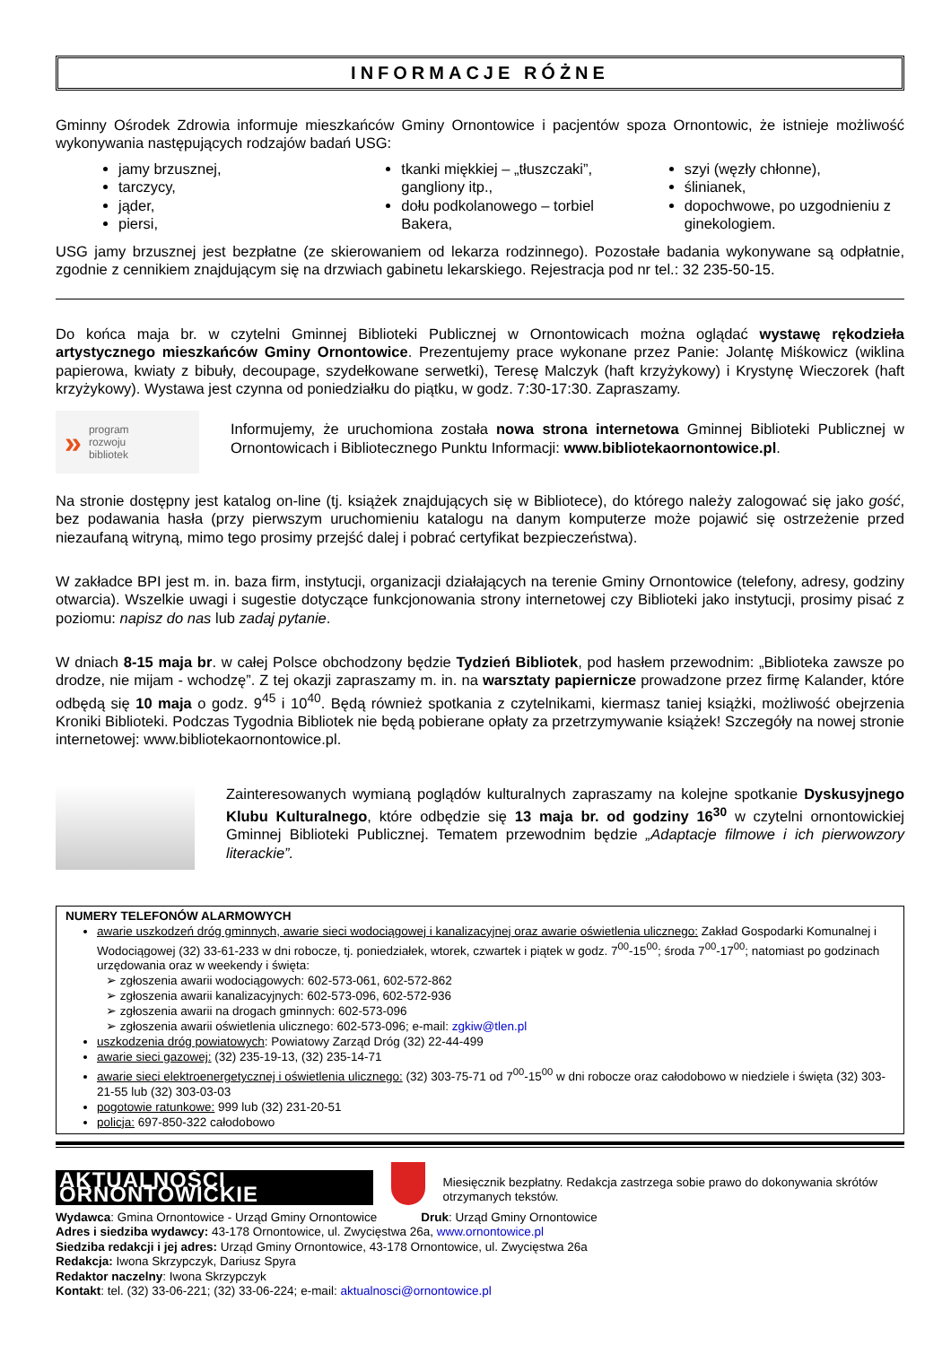INFORMACJE RÓŻNE
Gminny Ośrodek Zdrowia informuje mieszkańców Gminy Ornontowice i pacjentów spoza Ornontowic, że istnieje możliwość wykonywania następujących rodzajów badań USG:
jamy brzusznej,
tarczycy,
jąder,
piersi,
tkanki miękkiej – „tłuszczaki”, gangliony itp.,
dołu podkolanowego – torbiel Bakera,
szyi (węzły chłonne),
ślinianek,
dopochwowe, po uzgodnieniu z ginekologiem.
USG jamy brzusznej jest bezpłatne (ze skierowaniem od lekarza rodzinnego). Pozostałe badania wykonywane są odpłatnie, zgodnie z cennikiem znajdującym się na drzwiach gabinetu lekarskiego. Rejestracja pod nr tel.: 32 235-50-15.
Do końca maja br. w czytelni Gminnej Biblioteki Publicznej w Ornontowicach można oglądać wystawę rękodzieła artystycznego mieszkańców Gminy Ornontowice. Prezentujemy prace wykonane przez Panie: Jolantę Miśkowicz (wiklina papierowa, kwiaty z bibuły, decoupage, szydełkowane serwetki), Teresę Malczyk (haft krzyżykowy) i Krystynę Wieczorek (haft krzyżykowy). Wystawa jest czynna od poniedziałku do piątku, w godz. 7:30-17:30. Zapraszamy.
» program
rozwoju
bibliotek
Informujemy, że uruchomiona została nowa strona internetowa Gminnej Biblioteki Publicznej w Ornontowicach i Bibliotecznego Punktu Informacji: www.bibliotekaornontowice.pl.
Na stronie dostępny jest katalog on-line (tj. książek znajdujących się w Bibliotece), do którego należy zalogować się jako gość, bez podawania hasła (przy pierwszym uruchomieniu katalogu na danym komputerze może pojawić się ostrzeżenie przed niezaufaną witryną, mimo tego prosimy przejść dalej i pobrać certyfikat bezpieczeństwa).
W zakładce BPI jest m. in. baza firm, instytucji, organizacji działających na terenie Gminy Ornontowice (telefony, adresy, godziny otwarcia). Wszelkie uwagi i sugestie dotyczące funkcjonowania strony internetowej czy Biblioteki jako instytucji, prosimy pisać z poziomu: napisz do nas lub zadaj pytanie.
W dniach 8-15 maja br. w całej Polsce obchodzony będzie Tydzień Bibliotek, pod hasłem przewodnim: „Biblioteka zawsze po drodze, nie mijam - wchodzę”. Z tej okazji zapraszamy m. in. na warsztaty papiernicze prowadzone przez firmę Kalander, które odbędą się 10 maja o godz. 9<sup>45</sup> i 10<sup>40</sup>. Będą również spotkania z czytelnikami, kiermasz taniej książki, możliwość obejrzenia Kroniki Biblioteki. Podczas Tygodnia Bibliotek nie będą pobierane opłaty za przetrzymywanie książek! Szczegóły na nowej stronie internetowej: www.bibliotekaornontowice.pl.
Zainteresowanych wymianą poglądów kulturalnych zapraszamy na kolejne spotkanie Dyskusyjnego Klubu Kulturalnego, które odbędzie się 13 maja br. od godziny 16<sup>30</sup> w czytelni ornontowickiej Gminnej Biblioteki Publicznej. Tematem przewodnim będzie „Adaptacje filmowe i ich pierwowzory literackie”.
NUMERY TELEFONÓW ALARMOWYCH
awarie uszkodzeń dróg gminnych, awarie sieci wodociągowej i kanalizacyjnej oraz awarie oświetlenia ulicznego: Zakład Gospodarki Komunalnej i Wodociągowej (32) 33-61-233 w dni robocze, tj. poniedziałek, wtorek, czwartek i piątek w godz. 7<sup>00</sup>-15<sup>00</sup>; środa 7<sup>00</sup>-17<sup>00</sup>; natomiast po godzinach urzędowania oraz w weekendy i święta:
➢ zgłoszenia awarii wodociągowych: 602-573-061, 602-572-862
➢ zgłoszenia awarii kanalizacyjnych: 602-573-096, 602-572-936
➢ zgłoszenia awarii na drogach gminnych: 602-573-096
➢ zgłoszenia awarii oświetlenia ulicznego: 602-573-096; e-mail: zgkiw@tlen.pl
uszkodzenia dróg powiatowych: Powiatowy Zarząd Dróg (32) 22-44-499
awarie sieci gazowej: (32) 235-19-13, (32) 235-14-71
awarie sieci elektroenergetycznej i oświetlenia ulicznego: (32) 303-75-71 od 7<sup>00</sup>-15<sup>00</sup> w dni robocze oraz całodobowo w niedziele i święta (32) 303-21-55 lub (32) 303-03-03
pogotowie ratunkowe: 999 lub (32) 231-20-51
policja: 697-850-322 całodobowo
AKTUALNOŚCI ORNONTOWICKIE Miesięcznik bezpłatny. Redakcja zastrzega sobie prawo do dokonywania skrótów otrzymanych tekstów.
Wydawca: Gmina Ornontowice - Urząd Gminy Ornontowice Druk: Urząd Gminy Ornontowice
Adres i siedziba wydawcy: 43-178 Ornontowice, ul. Zwycięstwa 26a, www.ornontowice.pl
Siedziba redakcji i jej adres: Urząd Gminy Ornontowice, 43-178 Ornontowice, ul. Zwycięstwa 26a
Redakcja: Iwona Skrzypczyk, Dariusz Spyra
Redaktor naczelny: Iwona Skrzypczyk
Kontakt: tel. (32) 33-06-221; (32) 33-06-224; e-mail: aktualnosci@ornontowice.pl